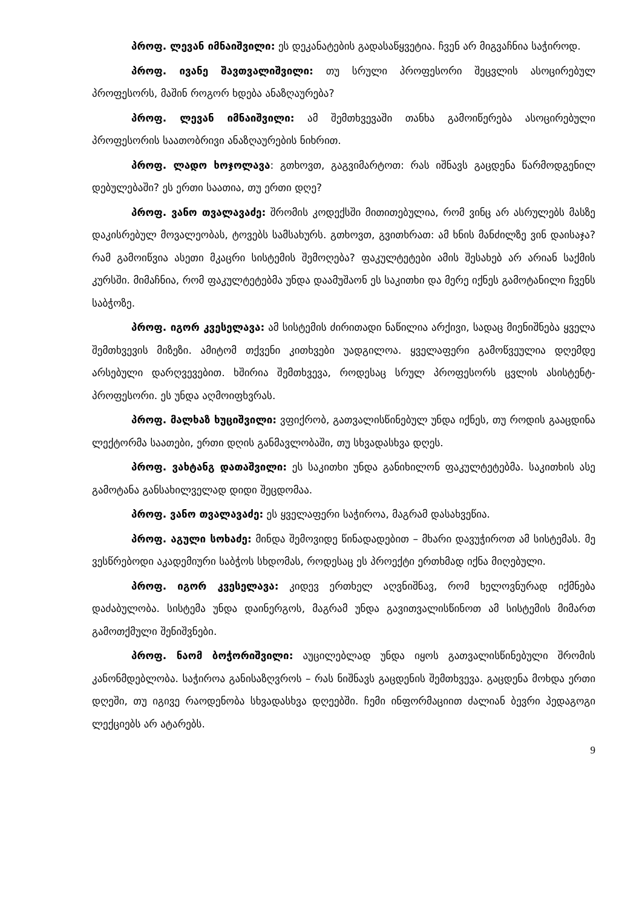პროფ. ლევან იმნაიშვილი: ეს დეკანატების გადასაწყვეტია. ჩვენ არ მიგვაჩნია საჭიროდ.
პროფ. ივანე შავთვალიშვილი: თუ სრული პროფესორი შეცვლის ასოცირებულ პროფესორს, მაშინ როგორ ხდება ანაზღაურება?
პროფ. ლევან იმნაიშვილი: ამ შემთხვევაში თანხა გამოიწერება ასოცირებული პროფესორის საათობრივი ანაზღაურების ნიხრით.
პროფ. ლადო ხოჯოლავა: გთხოვთ, გაგვიმარტოთ: რას იშნავს გაცდენა წარმოდგენილ დებულებაში? ეს ერთი საათია, თუ ერთი დღე?
პროფ. ვანო თვალავაძე: შრომის კოდექსში მითითებულია, რომ ვინც არ ასრულებს მასზე დაკისრებულ მოვალეობას, ტოვებს სამსახურს. გთხოვთ, გვითხრათ: ამ ხნის მანძილზე ვინ დაისაჯა? რამ გამოიწვია ასეთი მკაცრი სისტემის შემოღება? ფაკულტეტები ამის შესახებ არ არიან საქმის კურსში. მიმაჩნია, რომ ფაკულტეტებმა უნდა დაამუშაონ ეს საკითხი და მერე იქნეს გამოტანილი ჩვენს საბჭოზე.
პროფ. იგორ კვესელავა: ამ სისტემის ძირითადი ნაწილია არქივი, სადაც მიენიშნება ყველა შემთხვევის მიზეზი. ამიტომ თქვენი კითხვები უადგილოა. ყველაფერი გამოწვეულია დღემდე არსებული დარღვევებით. ხშირია შემთხვევა, როდესაც სრულ პროფესორს ცვლის ასისტენტ-პროფესორი. ეს უნდა აღმოიფხვრას.
პროფ. მალხაზ ხუციშვილი: ვფიქრობ, გათვალისწინებულ უნდა იქნეს, თუ როდის გააცდინა ლექტორმა საათები, ერთი დღის განმავლობაში, თუ სხვადასხვა დღეს.
პროფ. ვახტანგ დათაშვილი: ეს საკითხი უნდა განიხილონ ფაკულტეტებმა. საკითხის ასე გამოტანა განსახილველად დიდი შეცდომაა.
პროფ. ვანო თვალავაძე: ეს ყველაფერი საჭიროა, მაგრამ დასახვეწია.
პროფ. აგული სოხაძე: მინდა შემოვიდე წინადადებით – მხარი დავუჭიროთ ამ სისტემას. მე ვესწრებოდი აკადემიური საბჭოს სხდომას, როდესაც ეს პროექტი ერთხმად იქნა მიღებული.
პროფ. იგორ კვესელავა: კიდევ ერთხელ აღვნიშნავ, რომ ხელოვნურად იქმნება დაძაბულობა. სისტემა უნდა დაინერგოს, მაგრამ უნდა გავითვალისწინოთ ამ სისტემის მიმართ გამოთქმული შენიშვნები.
პროფ. ნაომ ბოჭორიშვილი: აუცილებლად უნდა იყოს გათვალისწინებული შრომის კანონმდებლობა. საჭიროა განისაზღვროს – რას ნიშნავს გაცდენის შემთხვევა. გაცდენა მოხდა ერთი დღეში, თუ იგივე რაოდენობა სხვადასხვა დღეებში. ჩემი ინფორმაციით ძალიან ბევრი პედაგოგი ლექციებს არ ატარებს.
9